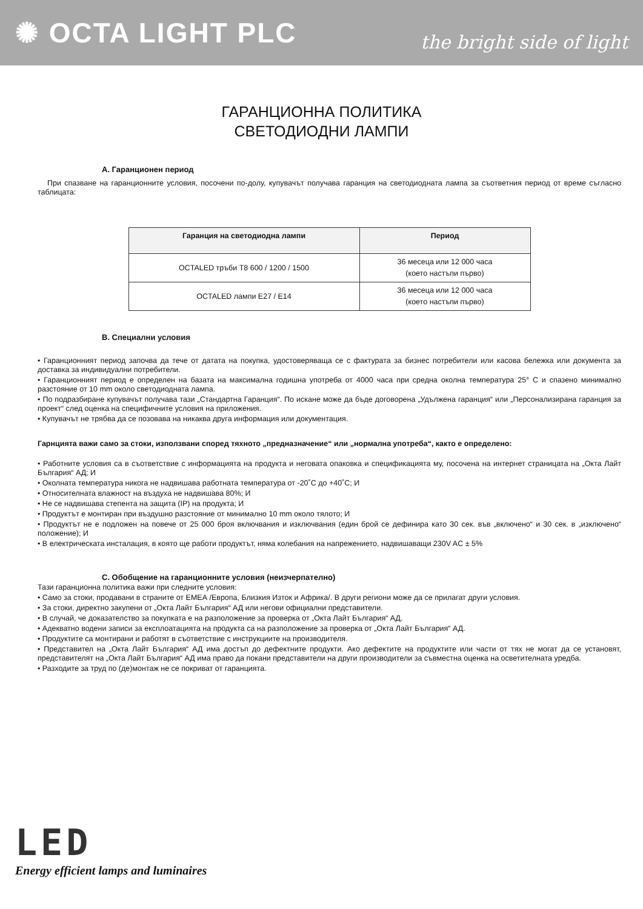✺ OCTA LIGHT PLC
the bright side of light
ГАРАНЦИОННА ПОЛИТИКА
СВЕТОДИОДНИ ЛАМПИ
A. Гаранционен период
При спазване на гаранционните условия, посочени по-долу, купувачът получава гаранция на светодиодната лампа за съответния период от време съгласно таблицата:
| Гаранция на светодиодна лампи | Период |
| --- | --- |
| OCTALED тръби T8 600 / 1200 / 1500 | 36 месеца или 12 000 часа (което настъпи първо) |
| OCTALED лампи E27 / E14 | 36 месеца или 12 000 часа (което настъпи първо) |
B. Специални условия
• Гаранционният период започва да тече от датата на покупка, удостоверяваща се с фактурата за бизнес потребители или касова бележка или документа за доставка за индивидуални потребители.
• Гаранционният период е определен на базата на максимална годишна употреба от 4000 часа при средна околна температура 25° C и спазено минимално разстояние от 10 mm около светодиодната лампа.
• По подразбиране купувачът получава тази „Стандартна Гаранция“. По искане може да бъде договорена „Удължена гаранция“ или „Персонализирана гаранция за проект“ след оценка на специфичните условия на приложения.
• Купувачът не трябва да се позовава на никаква друга информация или документация.
Гарнцията важи само за стоки, използвани според тяхното „предназначение“ или „нормална употреба“, както е определено:
• Работните условия са в съответствие с информацията на продукта и неговата опаковка и спецификацията му, посочена на интернет страницата на „Окта Лайт България“ АД; И
• Околната температура никога не надвишава работната температура от -20˚C до +40˚C; И
• Относителната влажност на въздуха не надвишава 80%; И
• Не се надвишава степента на защита (IP) на продукта; И
• Продуктът е монтиран при въздушно разстояние от минимално 10 mm около тялото; И
• Продуктът не е подложен на повече от 25 000 броя включвания и изключвания (един брой се дефинира като 30 сек. във „включено“ и 30 сек. в „изключено“ положение); И
• В електрическата инсталация, в която ще работи продуктът, няма колебания на напрежението, надвишаващи 230V AC ± 5%
C. Обобщение на гаранционните условия (неизчерпателно)
Тази гаранционна политика важи при следните условия:
• Само за стоки, продавани в страните от ЕМЕА /Европа, Близкия Изток и Африка/. В други региони може да се прилагат други условия.
• За стоки, директно закупени от „Окта Лайт България“ АД или негови официални представители.
• В случай, че доказателство за покупката е на разположение за проверка от „Окта Лайт България“ АД.
• Адекватно водени записи за експлоатацията на продукта са на разположение за проверка от „Окта Лайт България“ АД.
• Продуктите са монтирани и работят в съответствие с инструкциите на производителя.
• Представител на „Окта Лайт България“ АД има достъп до дефектните продукти. Ако дефектите на продуктите или части от тях не могат да се установят, представителят на „Окта Лайт България“ АД има право да покани представители на други производители за съвместна оценка на осветителната уредба.
• Разходите за труд по (де)монтаж не се покриват от гаранцията.
LED
Energy efficient lamps and luminaires